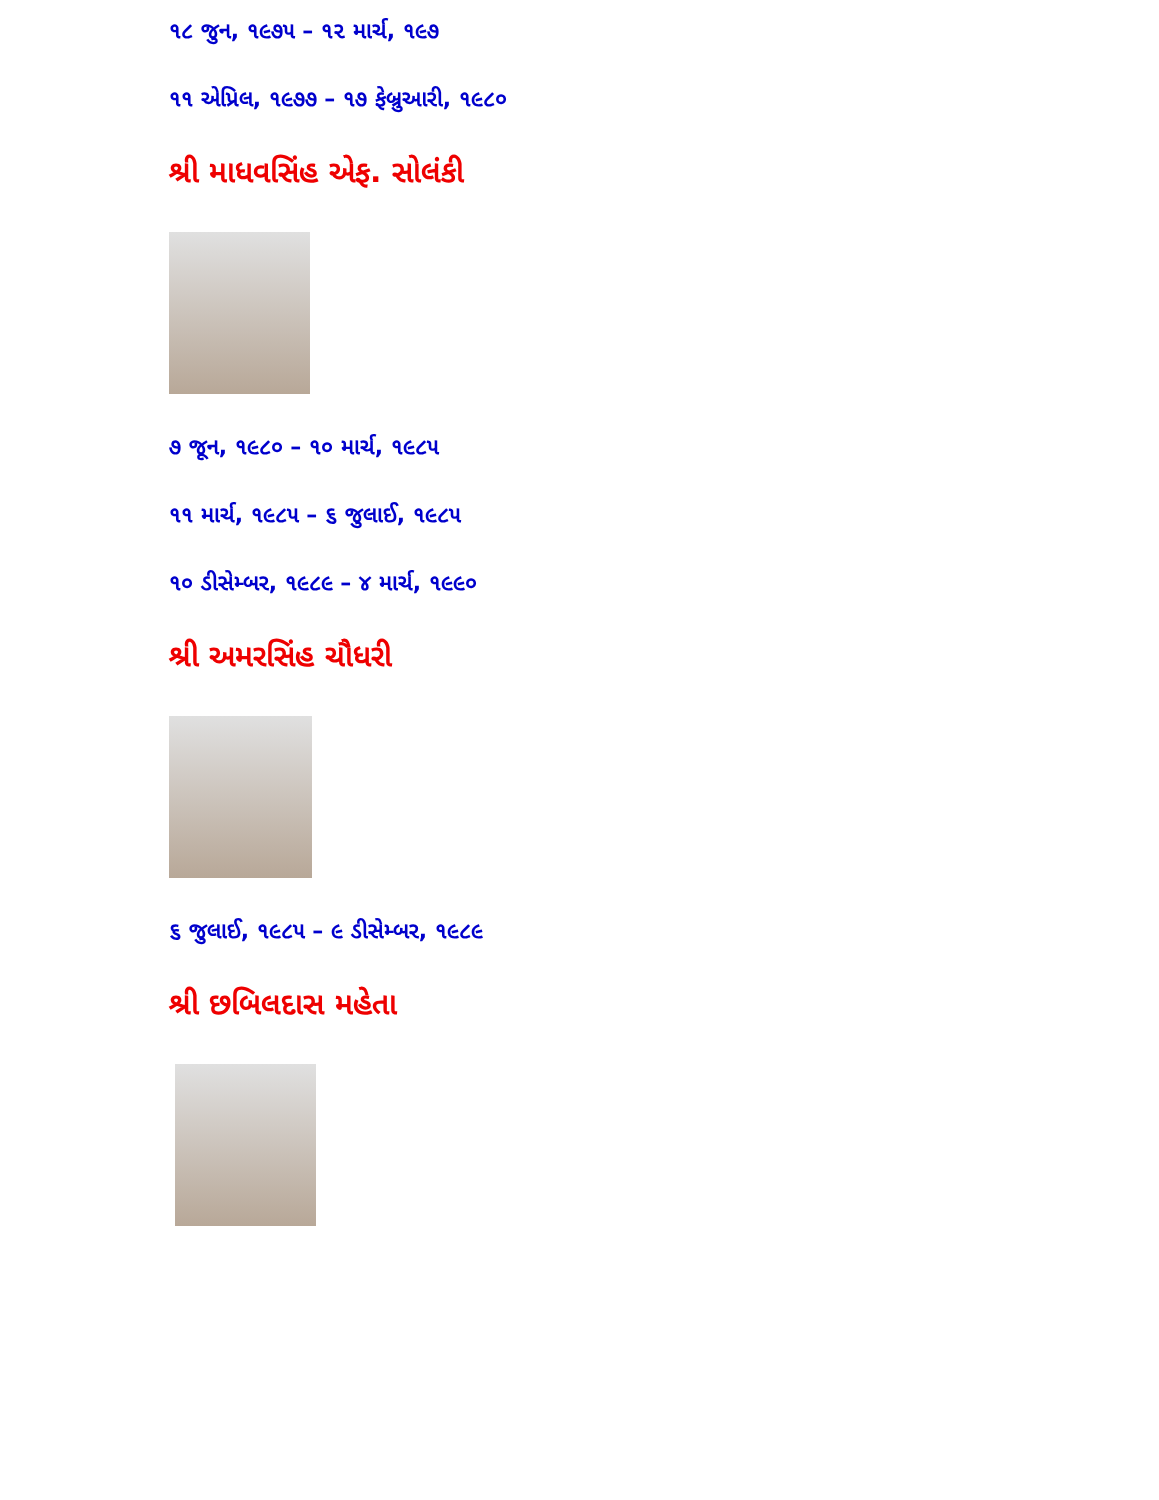૧૮ જુન, ૧૯૭૫ – ૧૨ માર્ચ, ૧૯૭
૧૧ એપ્રિલ, ૧૯૭૭ – ૧૭ ફેબ્રુઆરી, ૧૯૮૦
શ્રી માધવસિંહ એફ. સોલંકી
૭ જૂન, ૧૯૮૦ – ૧૦ માર્ચ, ૧૯૮૫
૧૧ માર્ચ, ૧૯૮૫ – ૬ જુલાઈ, ૧૯૮૫
૧૦ ડીસેમ્બર, ૧૯૮૯ – ૪ માર્ચ, ૧૯૯૦
શ્રી અમરસિંહ ચૌધરી
૬ જુલાઈ, ૧૯૮૫ – ૯ ડીસેમ્બર, ૧૯૮૯
શ્રી છબિલદાસ મહેતા